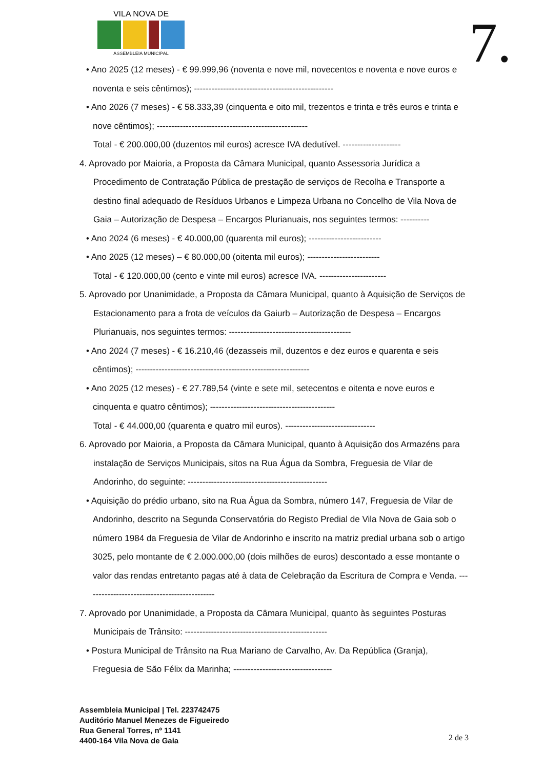VILA NOVA DE
ASSEMBLEIA MUNICIPAL
7.
• Ano 2025 (12 meses) - € 99.999,96 (noventa e nove mil, novecentos e noventa e nove euros e noventa e seis cêntimos); ------------------------------------------------
• Ano 2026 (7 meses) - € 58.333,39 (cinquenta e oito mil, trezentos e trinta e três euros e trinta e nove cêntimos); ----------------------------------------------------
Total - € 200.000,00 (duzentos mil euros) acresce IVA dedutível. --------------------
4. Aprovado por Maioria, a Proposta da Câmara Municipal, quanto Assessoria Jurídica a Procedimento de Contratação Pública de prestação de serviços de Recolha e Transporte a destino final adequado de Resíduos Urbanos e Limpeza Urbana no Concelho de Vila Nova de Gaia – Autorização de Despesa – Encargos Plurianuais, nos seguintes termos: ----------
• Ano 2024 (6 meses) - € 40.000,00 (quarenta mil euros); -------------------------
• Ano 2025 (12 meses) – € 80.000,00 (oitenta mil euros); -------------------------
Total - € 120.000,00 (cento e vinte mil euros) acresce IVA. -----------------------
5. Aprovado por Unanimidade, a Proposta da Câmara Municipal, quanto à Aquisição de Serviços de Estacionamento para a frota de veículos da Gaiurb – Autorização de Despesa – Encargos Plurianuais, nos seguintes termos: ------------------------------------------
• Ano 2024 (7 meses) - € 16.210,46 (dezasseis mil, duzentos e dez euros e quarenta e seis cêntimos); ------------------------------------------------------------
• Ano 2025 (12 meses) - € 27.789,54 (vinte e sete mil, setecentos e oitenta e nove euros e cinquenta e quatro cêntimos); -------------------------------------------
Total - € 44.000,00 (quarenta e quatro mil euros). -------------------------------
6. Aprovado por Maioria, a Proposta da Câmara Municipal, quanto à Aquisição dos Armazéns para instalação de Serviços Municipais, sitos na Rua Água da Sombra, Freguesia de Vilar de Andorinho, do seguinte: ------------------------------------------------
• Aquisição do prédio urbano, sito na Rua Água da Sombra, número 147, Freguesia de Vilar de Andorinho, descrito na Segunda Conservatória do Registo Predial de Vila Nova de Gaia sob o número 1984 da Freguesia de Vilar de Andorinho e inscrito na matriz predial urbana sob o artigo 3025, pelo montante de € 2.000.000,00 (dois milhões de euros) descontado a esse montante o valor das rendas entretanto pagas até à data de Celebração da Escritura de Compra e Venda. ---------------------------------------------
7. Aprovado por Unanimidade, a Proposta da Câmara Municipal, quanto às seguintes Posturas Municipais de Trânsito: -------------------------------------------------
• Postura Municipal de Trânsito na Rua Mariano de Carvalho, Av. Da República (Granja), Freguesia de São Félix da Marinha; ----------------------------------
Assembleia Municipal | Tel. 223742475
Auditório Manuel Menezes de Figueiredo
Rua General Torres, nº 1141
4400-164 Vila Nova de Gaia
2 de 3